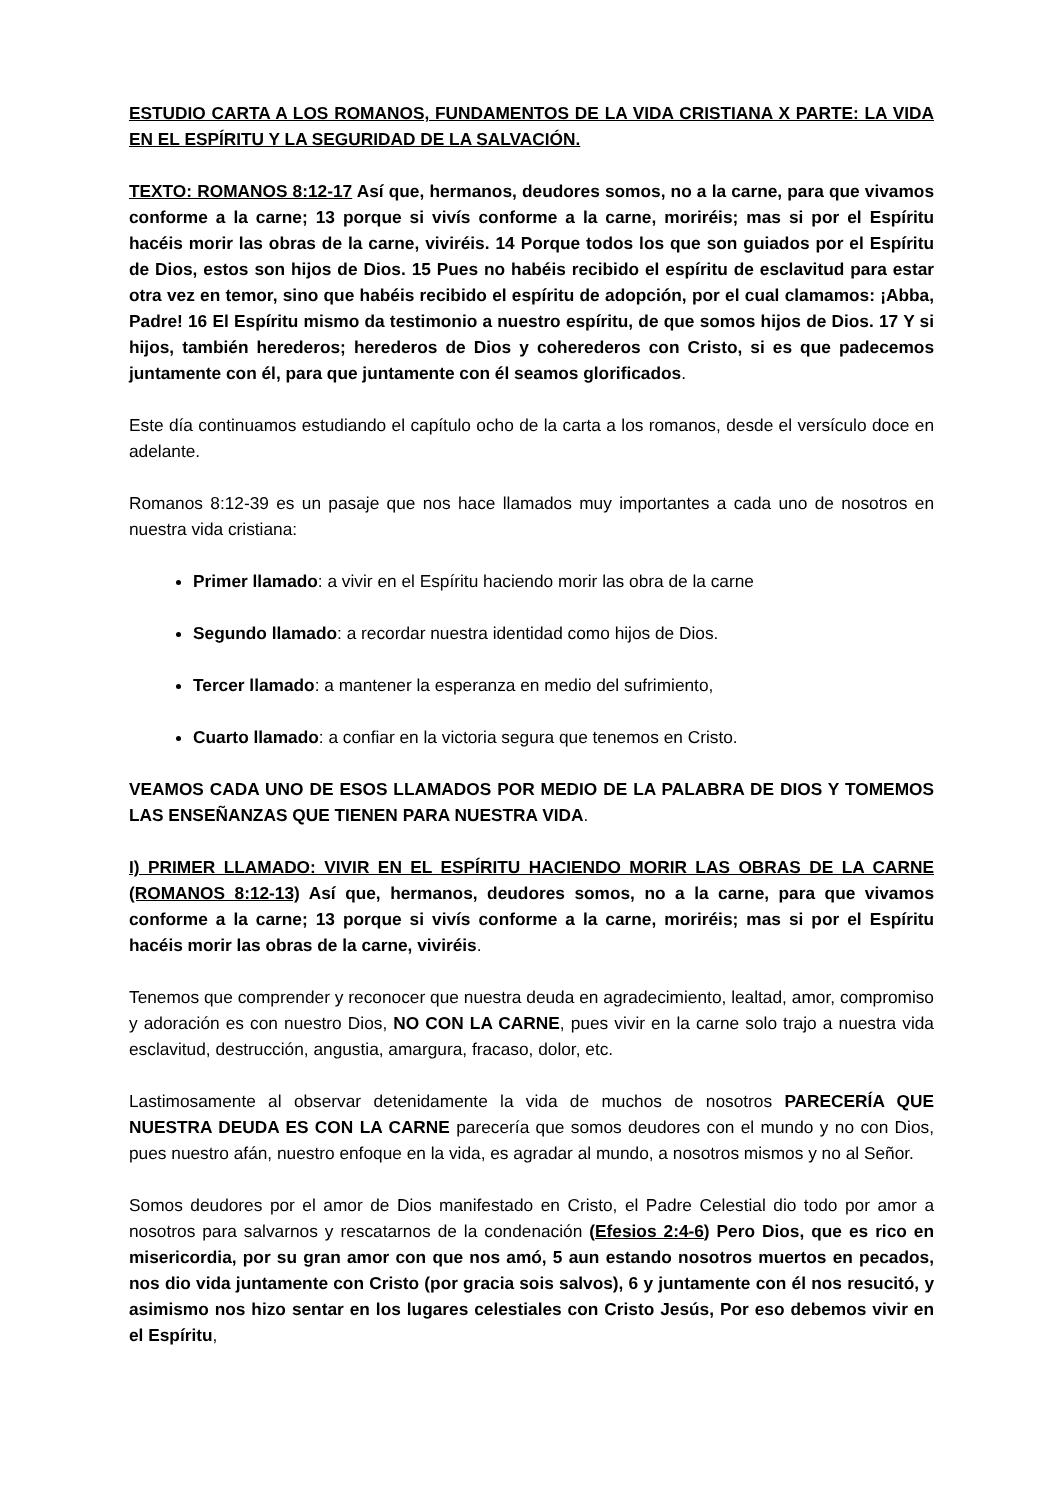ESTUDIO CARTA A LOS ROMANOS, FUNDAMENTOS DE LA VIDA CRISTIANA X PARTE: LA VIDA EN EL ESPÍRITU Y LA SEGURIDAD DE LA SALVACIÓN.
TEXTO: ROMANOS 8:12-17 Así que, hermanos, deudores somos, no a la carne, para que vivamos conforme a la carne; 13 porque si vivís conforme a la carne, moriréis; mas si por el Espíritu hacéis morir las obras de la carne, viviréis. 14 Porque todos los que son guiados por el Espíritu de Dios, estos son hijos de Dios. 15 Pues no habéis recibido el espíritu de esclavitud para estar otra vez en temor, sino que habéis recibido el espíritu de adopción, por el cual clamamos: ¡Abba, Padre! 16 El Espíritu mismo da testimonio a nuestro espíritu, de que somos hijos de Dios. 17 Y si hijos, también herederos; herederos de Dios y coherederos con Cristo, si es que padecemos juntamente con él, para que juntamente con él seamos glorificados.
Este día continuamos estudiando el capítulo ocho de la carta a los romanos, desde el versículo doce en adelante.
Romanos 8:12-39 es un pasaje que nos hace llamados muy importantes a cada uno de nosotros en nuestra vida cristiana:
Primer llamado: a vivir en el Espíritu haciendo morir las obra de la carne
Segundo llamado: a recordar nuestra identidad como hijos de Dios.
Tercer llamado: a mantener la esperanza en medio del sufrimiento,
Cuarto llamado: a confiar en la victoria segura que tenemos en Cristo.
VEAMOS CADA UNO DE ESOS LLAMADOS POR MEDIO DE LA PALABRA DE DIOS Y TOMEMOS LAS ENSEÑANZAS QUE TIENEN PARA NUESTRA VIDA.
I) PRIMER LLAMADO: VIVIR EN EL ESPÍRITU HACIENDO MORIR LAS OBRAS DE LA CARNE (ROMANOS 8:12-13) Así que, hermanos, deudores somos, no a la carne, para que vivamos conforme a la carne; 13 porque si vivís conforme a la carne, moriréis; mas si por el Espíritu hacéis morir las obras de la carne, viviréis.
Tenemos que comprender y reconocer que nuestra deuda en agradecimiento, lealtad, amor, compromiso y adoración es con nuestro Dios, NO CON LA CARNE, pues vivir en la carne solo trajo a nuestra vida esclavitud, destrucción, angustia, amargura, fracaso, dolor, etc.
Lastimosamente al observar detenidamente la vida de muchos de nosotros PARECERÍA QUE NUESTRA DEUDA ES CON LA CARNE parecería que somos deudores con el mundo y no con Dios, pues nuestro afán, nuestro enfoque en la vida, es agradar al mundo, a nosotros mismos y no al Señor.
Somos deudores por el amor de Dios manifestado en Cristo, el Padre Celestial dio todo por amor a nosotros para salvarnos y rescatarnos de la condenación (Efesios 2:4-6) Pero Dios, que es rico en misericordia, por su gran amor con que nos amó, 5 aun estando nosotros muertos en pecados, nos dio vida juntamente con Cristo (por gracia sois salvos), 6 y juntamente con él nos resucitó, y asimismo nos hizo sentar en los lugares celestiales con Cristo Jesús, Por eso debemos vivir en el Espíritu,